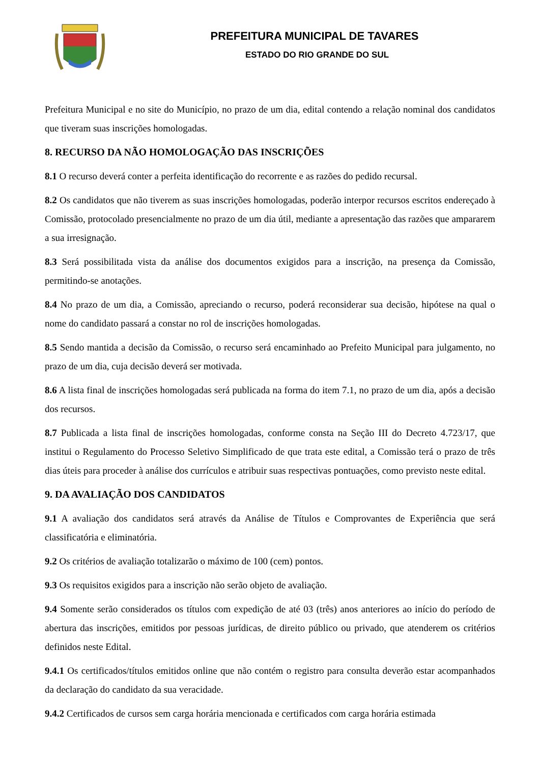PREFEITURA MUNICIPAL DE TAVARES
ESTADO DO RIO GRANDE DO SUL
Prefeitura Municipal e no site do Município, no prazo de um dia, edital contendo a relação nominal dos candidatos que tiveram suas inscrições homologadas.
8. RECURSO DA NÃO HOMOLOGAÇÃO DAS INSCRIÇÕES
8.1 O recurso deverá conter a perfeita identificação do recorrente e as razões do pedido recursal.
8.2 Os candidatos que não tiverem as suas inscrições homologadas, poderão interpor recursos escritos endereçado à Comissão, protocolado presencialmente no prazo de um dia útil, mediante a apresentação das razões que ampararem a sua irresignação.
8.3 Será possibilitada vista da análise dos documentos exigidos para a inscrição, na presença da Comissão, permitindo-se anotações.
8.4 No prazo de um dia, a Comissão, apreciando o recurso, poderá reconsiderar sua decisão, hipótese na qual o nome do candidato passará a constar no rol de inscrições homologadas.
8.5 Sendo mantida a decisão da Comissão, o recurso será encaminhado ao Prefeito Municipal para julgamento, no prazo de um dia, cuja decisão deverá ser motivada.
8.6 A lista final de inscrições homologadas será publicada na forma do item 7.1, no prazo de um dia, após a decisão dos recursos.
8.7 Publicada a lista final de inscrições homologadas, conforme consta na Seção III do Decreto 4.723/17, que institui o Regulamento do Processo Seletivo Simplificado de que trata este edital, a Comissão terá o prazo de três dias úteis para proceder à análise dos currículos e atribuir suas respectivas pontuações, como previsto neste edital.
9. DA AVALIAÇÃO DOS CANDIDATOS
9.1 A avaliação dos candidatos será através da Análise de Títulos e Comprovantes de Experiência que será classificatória e eliminatória.
9.2 Os critérios de avaliação totalizarão o máximo de 100 (cem) pontos.
9.3 Os requisitos exigidos para a inscrição não serão objeto de avaliação.
9.4 Somente serão considerados os títulos com expedição de até 03 (três) anos anteriores ao início do período de abertura das inscrições, emitidos por pessoas jurídicas, de direito público ou privado, que atenderem os critérios definidos neste Edital.
9.4.1 Os certificados/títulos emitidos online que não contém o registro para consulta deverão estar acompanhados da declaração do candidato da sua veracidade.
9.4.2 Certificados de cursos sem carga horária mencionada e certificados com carga horária estimada